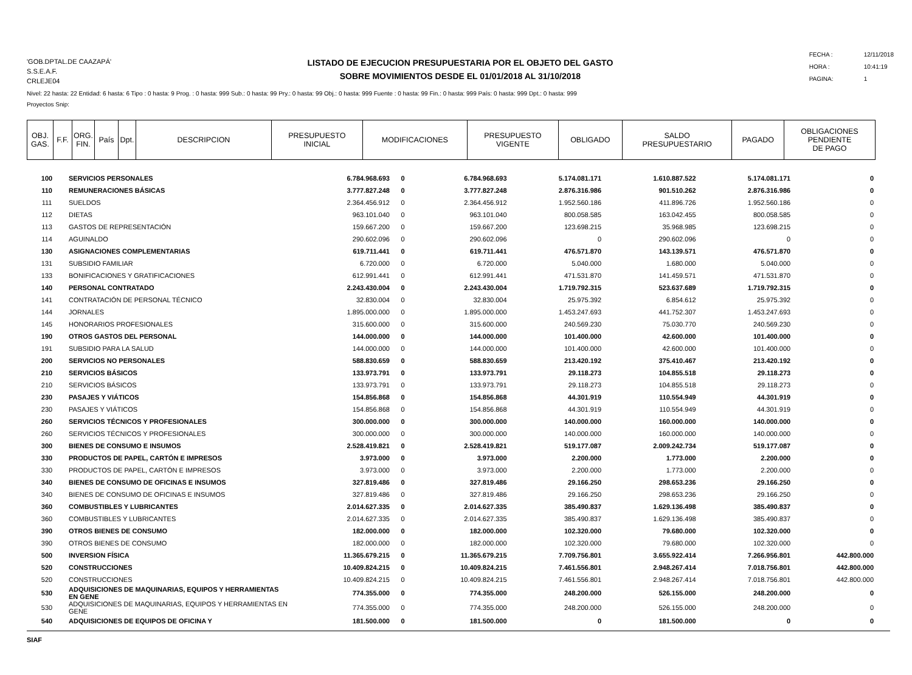'GOB.DPTAL.DE CAAZAPÁ'
S.S.E.A.F.
CRLEJE04
LISTADO DE EJECUCION PRESUPUESTARIA POR EL OBJETO DEL GASTO
SOBRE MOVIMIENTOS DESDE EL 01/01/2018 AL 31/10/2018
FECHA : 12/11/2018
HORA : 10:41:19
PAGINA: 1
Nivel: 22 hasta: 22 Entidad: 6 hasta: 6 Tipo : 0 hasta: 9 Prog. : 0 hasta: 999 Sub.: 0 hasta: 99 Pry.: 0 hasta: 99 Obj.: 0 hasta: 999 Fuente : 0 hasta: 99 Fin.: 0 hasta: 999 País: 0 hasta: 999 Dpt.: 0 hasta: 999
Proyectos Snip:
| OBJ. GAS. | F.F. | ORG. FIN. | País | Dpt. | DESCRIPCION | PRESUPUESTO INICIAL | MODIFICACIONES | PRESUPUESTO VIGENTE | OBLIGADO | SALDO PRESUPUESTARIO | PAGADO | OBLIGACIONES PENDIENTE DE PAGO |
| --- | --- | --- | --- | --- | --- | --- | --- | --- | --- | --- | --- | --- |
| 100 | SERVICIOS PERSONALES | 6.784.968.693 | 0 | 6.784.968.693 | 5.174.081.171 | 1.610.887.522 | 5.174.081.171 | 0 |
| 110 | REMUNERACIONES BÁSICAS | 3.777.827.248 | 0 | 3.777.827.248 | 2.876.316.986 | 901.510.262 | 2.876.316.986 | 0 |
| 111 | SUELDOS | 2.364.456.912 | 0 | 2.364.456.912 | 1.952.560.186 | 411.896.726 | 1.952.560.186 | 0 |
| 112 | DIETAS | 963.101.040 | 0 | 963.101.040 | 800.058.585 | 163.042.455 | 800.058.585 | 0 |
| 113 | GASTOS DE REPRESENTACIÓN | 159.667.200 | 0 | 159.667.200 | 123.698.215 | 35.968.985 | 123.698.215 | 0 |
| 114 | AGUINALDO | 290.602.096 | 0 | 290.602.096 | 0 | 290.602.096 | 0 | 0 |
| 130 | ASIGNACIONES COMPLEMENTARIAS | 619.711.441 | 0 | 619.711.441 | 476.571.870 | 143.139.571 | 476.571.870 | 0 |
| 131 | SUBSIDIO FAMILIAR | 6.720.000 | 0 | 6.720.000 | 5.040.000 | 1.680.000 | 5.040.000 | 0 |
| 133 | BONIFICACIONES Y GRATIFICACIONES | 612.991.441 | 0 | 612.991.441 | 471.531.870 | 141.459.571 | 471.531.870 | 0 |
| 140 | PERSONAL CONTRATADO | 2.243.430.004 | 0 | 2.243.430.004 | 1.719.792.315 | 523.637.689 | 1.719.792.315 | 0 |
| 141 | CONTRATACIÓN DE PERSONAL TÉCNICO | 32.830.004 | 0 | 32.830.004 | 25.975.392 | 6.854.612 | 25.975.392 | 0 |
| 144 | JORNALES | 1.895.000.000 | 0 | 1.895.000.000 | 1.453.247.693 | 441.752.307 | 1.453.247.693 | 0 |
| 145 | HONORARIOS PROFESIONALES | 315.600.000 | 0 | 315.600.000 | 240.569.230 | 75.030.770 | 240.569.230 | 0 |
| 190 | OTROS GASTOS DEL PERSONAL | 144.000.000 | 0 | 144.000.000 | 101.400.000 | 42.600.000 | 101.400.000 | 0 |
| 191 | SUBSIDIO PARA LA SALUD | 144.000.000 | 0 | 144.000.000 | 101.400.000 | 42.600.000 | 101.400.000 | 0 |
| 200 | SERVICIOS NO PERSONALES | 588.830.659 | 0 | 588.830.659 | 213.420.192 | 375.410.467 | 213.420.192 | 0 |
| 210 | SERVICIOS BÁSICOS | 133.973.791 | 0 | 133.973.791 | 29.118.273 | 104.855.518 | 29.118.273 | 0 |
| 210 | SERVICIOS BÁSICOS | 133.973.791 | 0 | 133.973.791 | 29.118.273 | 104.855.518 | 29.118.273 | 0 |
| 230 | PASAJES Y VIÁTICOS | 154.856.868 | 0 | 154.856.868 | 44.301.919 | 110.554.949 | 44.301.919 | 0 |
| 230 | PASAJES Y VIÁTICOS | 154.856.868 | 0 | 154.856.868 | 44.301.919 | 110.554.949 | 44.301.919 | 0 |
| 260 | SERVICIOS TÉCNICOS Y PROFESIONALES | 300.000.000 | 0 | 300.000.000 | 140.000.000 | 160.000.000 | 140.000.000 | 0 |
| 260 | SERVICIOS TÉCNICOS Y PROFESIONALES | 300.000.000 | 0 | 300.000.000 | 140.000.000 | 160.000.000 | 140.000.000 | 0 |
| 300 | BIENES DE CONSUMO E INSUMOS | 2.528.419.821 | 0 | 2.528.419.821 | 519.177.087 | 2.009.242.734 | 519.177.087 | 0 |
| 330 | PRODUCTOS DE PAPEL, CARTÓN E IMPRESOS | 3.973.000 | 0 | 3.973.000 | 2.200.000 | 1.773.000 | 2.200.000 | 0 |
| 330 | PRODUCTOS DE PAPEL, CARTÓN E IMPRESOS | 3.973.000 | 0 | 3.973.000 | 2.200.000 | 1.773.000 | 2.200.000 | 0 |
| 340 | BIENES DE CONSUMO DE OFICINAS E INSUMOS | 327.819.486 | 0 | 327.819.486 | 29.166.250 | 298.653.236 | 29.166.250 | 0 |
| 340 | BIENES DE CONSUMO DE OFICINAS E INSUMOS | 327.819.486 | 0 | 327.819.486 | 29.166.250 | 298.653.236 | 29.166.250 | 0 |
| 360 | COMBUSTIBLES Y LUBRICANTES | 2.014.627.335 | 0 | 2.014.627.335 | 385.490.837 | 1.629.136.498 | 385.490.837 | 0 |
| 360 | COMBUSTIBLES Y LUBRICANTES | 2.014.627.335 | 0 | 2.014.627.335 | 385.490.837 | 1.629.136.498 | 385.490.837 | 0 |
| 390 | OTROS BIENES DE CONSUMO | 182.000.000 | 0 | 182.000.000 | 102.320.000 | 79.680.000 | 102.320.000 | 0 |
| 390 | OTROS BIENES DE CONSUMO | 182.000.000 | 0 | 182.000.000 | 102.320.000 | 79.680.000 | 102.320.000 | 0 |
| 500 | INVERSION FÍSICA | 11.365.679.215 | 0 | 11.365.679.215 | 7.709.756.801 | 3.655.922.414 | 7.266.956.801 | 442.800.000 |
| 520 | CONSTRUCCIONES | 10.409.824.215 | 0 | 10.409.824.215 | 7.461.556.801 | 2.948.267.414 | 7.018.756.801 | 442.800.000 |
| 520 | CONSTRUCCIONES | 10.409.824.215 | 0 | 10.409.824.215 | 7.461.556.801 | 2.948.267.414 | 7.018.756.801 | 442.800.000 |
| 530 | ADQUISICIONES DE MAQUINARIAS, EQUIPOS Y HERRAMIENTAS EN GENE | 774.355.000 | 0 | 774.355.000 | 248.200.000 | 526.155.000 | 248.200.000 | 0 |
| 530 | ADQUISICIONES DE MAQUINARIAS, EQUIPOS Y HERRAMIENTAS EN GENE | 774.355.000 | 0 | 774.355.000 | 248.200.000 | 526.155.000 | 248.200.000 | 0 |
| 540 | ADQUISICIONES DE EQUIPOS DE OFICINA Y | 181.500.000 | 0 | 181.500.000 | 0 | 181.500.000 | 0 | 0 |
SIAF